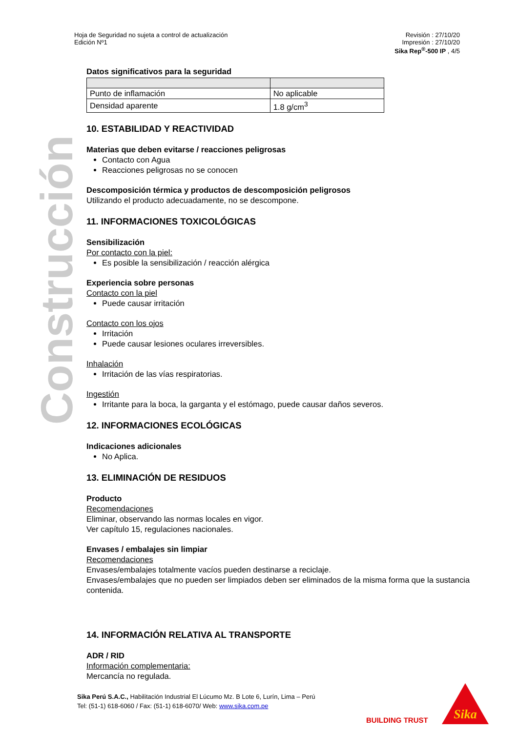Hoja de Seguridad no sujeta a control de actualización
Edición Nº1
Revisión : 27/10/20
Impresión : 27/10/20
Sika Rep<sup>®</sup>-500 IP , 4/5
Construcción
Datos significativos para la seguridad
| Punto de inflamación | No aplicable |
| Densidad aparente | 1.8 g/cm<sup>3</sup> |
10. ESTABILIDAD Y REACTIVIDAD
Materias que deben evitarse / reacciones peligrosas
Contacto con Agua
Reacciones peligrosas no se conocen
Descomposición térmica y productos de descomposición peligrosos
Utilizando el producto adecuadamente, no se descompone.
11. INFORMACIONES TOXICOLÓGICAS
Sensibilización
Por contacto con la piel:
Es posible la sensibilización / reacción alérgica
Experiencia sobre personas
Contacto con la piel
Puede causar irritación
Contacto con los ojos
Irritación
Puede causar lesiones oculares irreversibles.
Inhalación
Irritación de las vías respiratorias.
Ingestión
Irritante para la boca, la garganta y el estómago, puede causar daños severos.
12. INFORMACIONES ECOLÓGICAS
Indicaciones adicionales
No Aplica.
13. ELIMINACIÓN DE RESIDUOS
Producto
Recomendaciones
Eliminar, observando las normas locales en vigor.
Ver capítulo 15, regulaciones nacionales.
Envases / embalajes sin limpiar
Recomendaciones
Envases/embalajes totalmente vacíos pueden destinarse a reciclaje.
Envases/embalajes que no pueden ser limpiados deben ser eliminados de la misma forma que la sustancia contenida.
14. INFORMACIÓN RELATIVA AL TRANSPORTE
ADR / RID
Información complementaria:
Mercancía no regulada.
Sika Perú S.A.C., Habilitación Industrial El Lúcumo Mz. B Lote 6, Lurín, Lima – Perú
Tel: (51-1) 618-6060 / Fax: (51-1) 618-6070/ Web: www.sika.com.pe
BUILDING TRUST
Sika